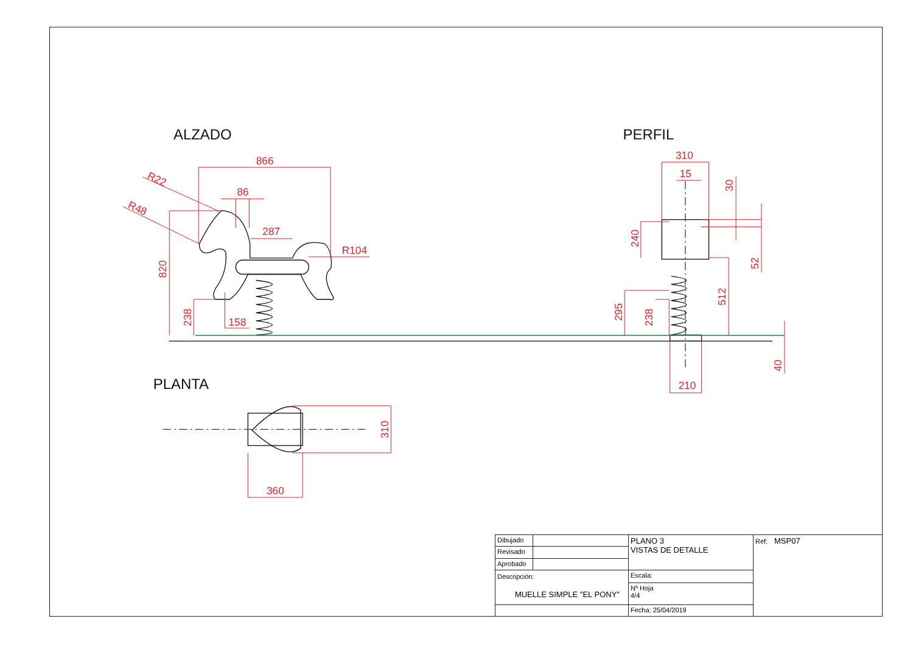ALZADO
PERFIL
PLANTA
866
R22
R48
86
287
R104
820
238
158
310
15
30
240
52
512
295
238
40
210
310
360
| Dibujado | | PLANO 3 VISTAS DE DETALLE | | Ref: MSP07 |
| Revisado | | | | |
| Aprobado | | | | |
| Descripción: MUELLE SIMPLE "EL PONY" | | | Escala: | |
| | | | Nº Hoja 4/4 | |
| | | | Fecha: 25/04/2019 | |